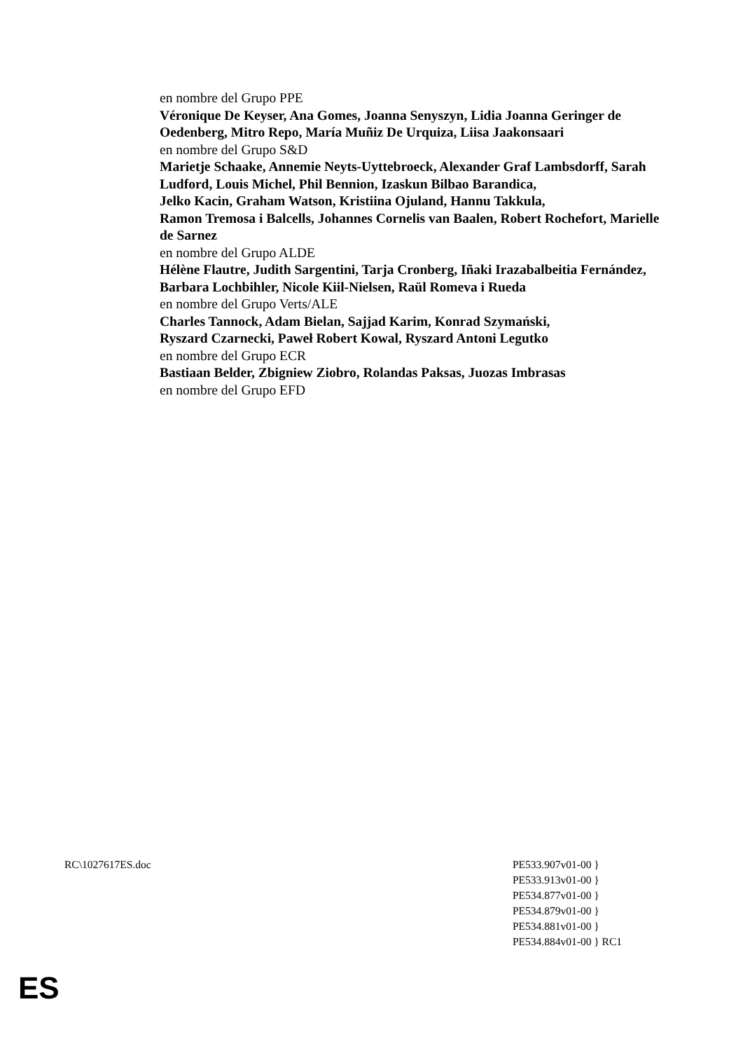en nombre del Grupo PPE
Véronique De Keyser, Ana Gomes, Joanna Senyszyn, Lidia Joanna Geringer de Oedenberg, Mitro Repo, María Muñiz De Urquiza, Liisa Jaakonsaari
en nombre del Grupo S&D
Marietje Schaake, Annemie Neyts-Uyttebroeck, Alexander Graf Lambsdorff, Sarah Ludford, Louis Michel, Phil Bennion, Izaskun Bilbao Barandica,
Jelko Kacin, Graham Watson, Kristiina Ojuland, Hannu Takkula,
Ramon Tremosa i Balcells, Johannes Cornelis van Baalen, Robert Rochefort, Marielle de Sarnez
en nombre del Grupo ALDE
Hélène Flautre, Judith Sargentini, Tarja Cronberg, Iñaki Irazabalbeitia Fernández, Barbara Lochbihler, Nicole Kiil-Nielsen, Raül Romeva i Rueda
en nombre del Grupo Verts/ALE
Charles Tannock, Adam Bielan, Sajjad Karim, Konrad Szymański,
Ryszard Czarnecki, Paweł Robert Kowal, Ryszard Antoni Legutko
en nombre del Grupo ECR
Bastiaan Belder, Zbigniew Ziobro, Rolandas Paksas, Juozas Imbrasas
en nombre del Grupo EFD
RC\1027617ES.doc PE533.907v01-00 }
PE533.913v01-00 }
PE534.877v01-00 }
PE534.879v01-00 }
PE534.881v01-00 }
PE534.884v01-00 } RC1
ES